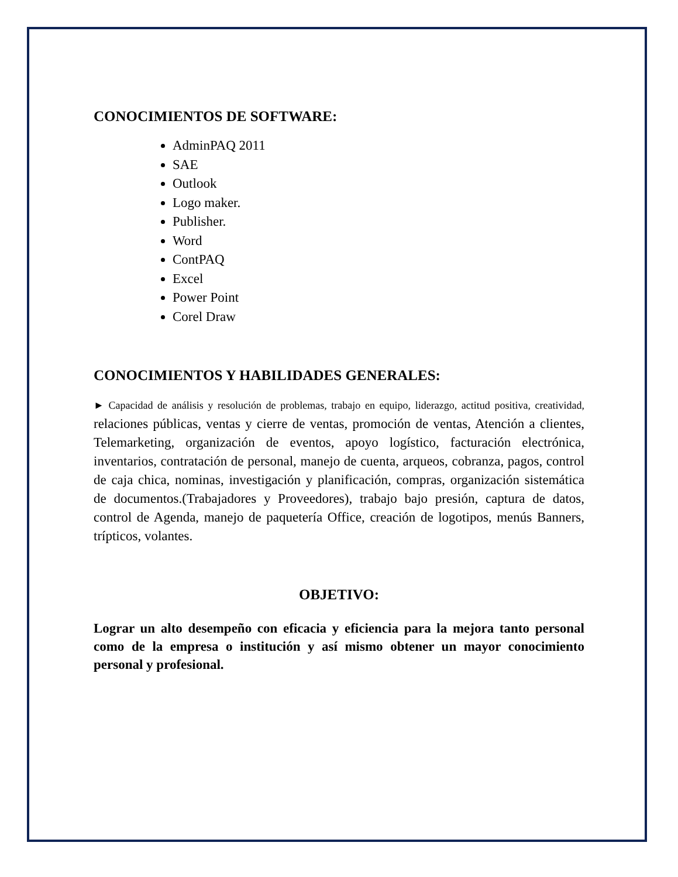CONOCIMIENTOS DE SOFTWARE:
AdminPAQ 2011
SAE
Outlook
Logo maker.
Publisher.
Word
ContPAQ
Excel
Power Point
Corel Draw
CONOCIMIENTOS Y HABILIDADES GENERALES:
► Capacidad de análisis y resolución de problemas, trabajo en equipo, liderazgo, actitud positiva, creatividad, relaciones públicas, ventas y cierre de ventas, promoción de ventas, Atención a clientes, Telemarketing, organización de eventos, apoyo logístico, facturación electrónica, inventarios, contratación de personal, manejo de cuenta, arqueos, cobranza, pagos, control de caja chica, nominas, investigación y planificación, compras, organización sistemática de documentos.(Trabajadores y Proveedores), trabajo bajo presión, captura de datos, control de Agenda, manejo de paquetería Office, creación de logotipos, menús Banners, trípticos, volantes.
OBJETIVO:
Lograr un alto desempeño con eficacia y eficiencia para la mejora tanto personal como de la empresa o institución y así mismo obtener un mayor conocimiento personal y profesional.